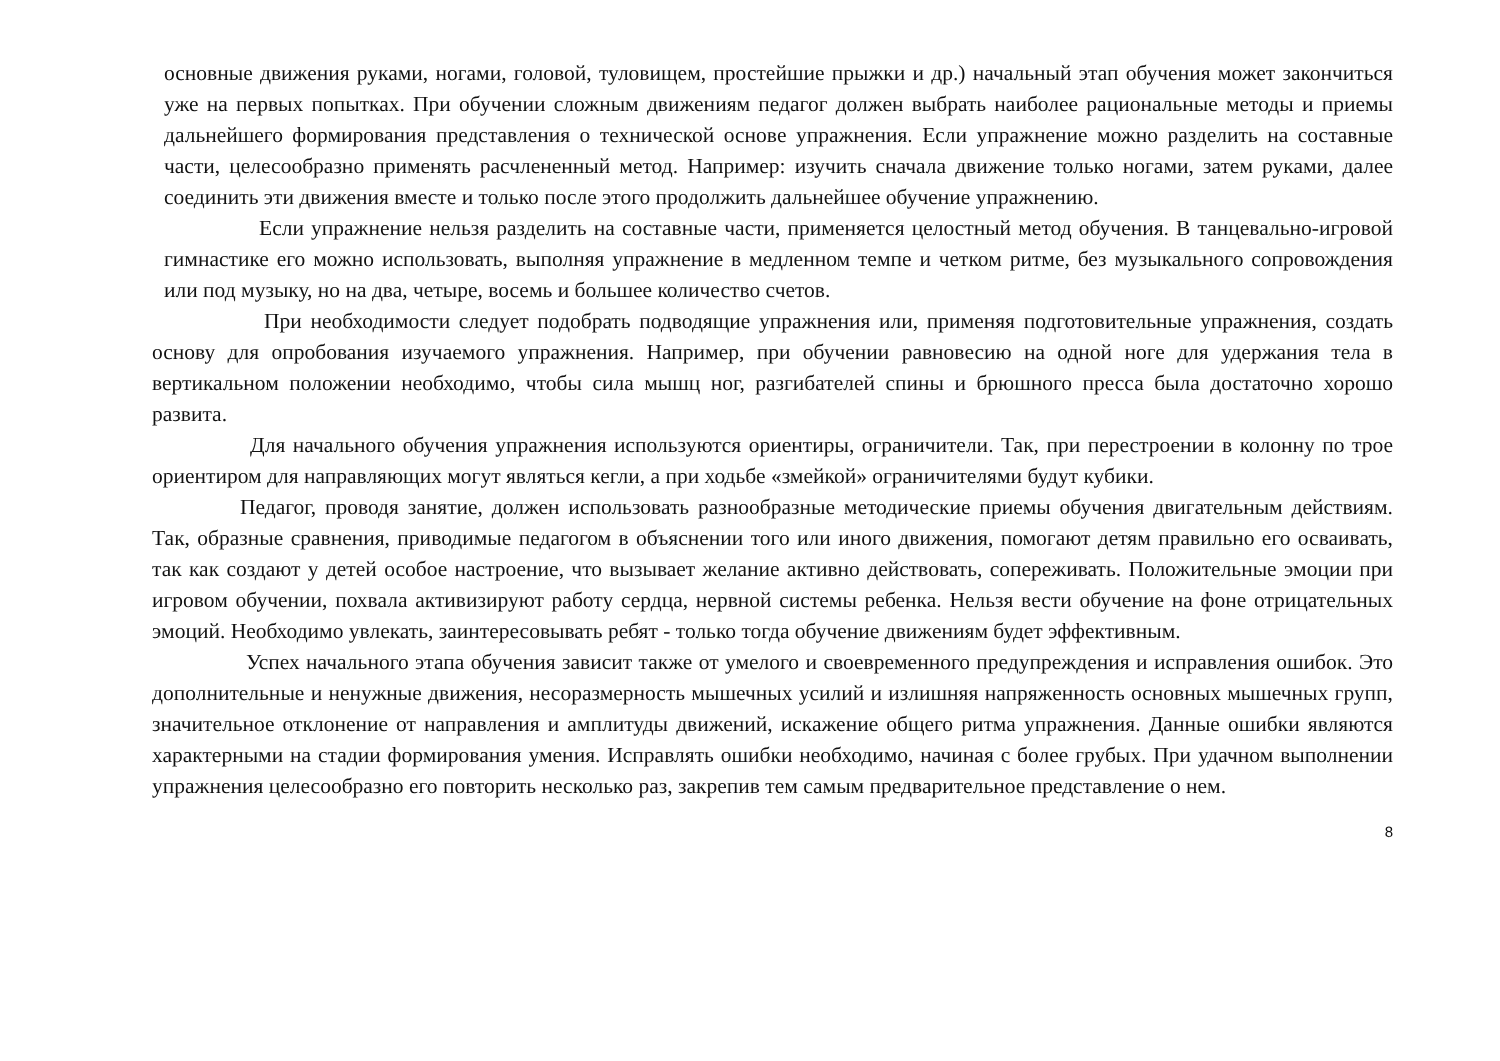основные движения руками, ногами, головой, туловищем, простейшие прыжки и др.) начальный этап обучения может закончиться уже на первых попытках. При обучении сложным движениям педагог должен выбрать наиболее рациональные методы и приемы дальнейшего формирования представления о технической основе упражнения. Если упражнение можно разделить на составные части, целесообразно применять расчлененный метод. Например: изучить сначала движение только ногами, затем руками, далее соединить эти движения вместе и только после этого продолжить дальнейшее обучение упражнению.
Если упражнение нельзя разделить на составные части, применяется целостный метод обучения. В танцевально-игровой гимнастике его можно использовать, выполняя упражнение в медленном темпе и четком ритме, без музыкального сопровождения или под музыку, но на два, четыре, восемь и большее количество счетов.
При необходимости следует подобрать подводящие упражнения или, применяя подготовительные упражнения, создать основу для опробования изучаемого упражнения. Например, при обучении равновесию на одной ноге для удержания тела в вертикальном положении необходимо, чтобы сила мышц ног, разгибателей спины и брюшного пресса была достаточно хорошо развита.
Для начального обучения упражнения используются ориентиры, ограничители. Так, при перестроении в колонну по трое ориентиром для направляющих могут являться кегли, а при ходьбе «змейкой» ограничителями будут кубики.
Педагог, проводя занятие, должен использовать разнообразные методические приемы обучения двигательным действиям. Так, образные сравнения, приводимые педагогом в объяснении того или иного движения, помогают детям правильно его осваивать, так как создают у детей особое настроение, что вызывает желание активно действовать, сопереживать. Положительные эмоции при игровом обучении, похвала активизируют работу сердца, нервной системы ребенка. Нельзя вести обучение на фоне отрицательных эмоций. Необходимо увлекать, заинтересовывать ребят - только тогда обучение движениям будет эффективным.
Успех начального этапа обучения зависит также от умелого и своевременного предупреждения и исправления ошибок. Это дополнительные и ненужные движения, несоразмерность мышечных усилий и излишняя напряженность основных мышечных групп, значительное отклонение от направления и амплитуды движений, искажение общего ритма упражнения. Данные ошибки являются характерными на стадии формирования умения. Исправлять ошибки необходимо, начиная с более грубых. При удачном выполнении упражнения целесообразно его повторить несколько раз, закрепив тем самым предварительное представление о нем.
8